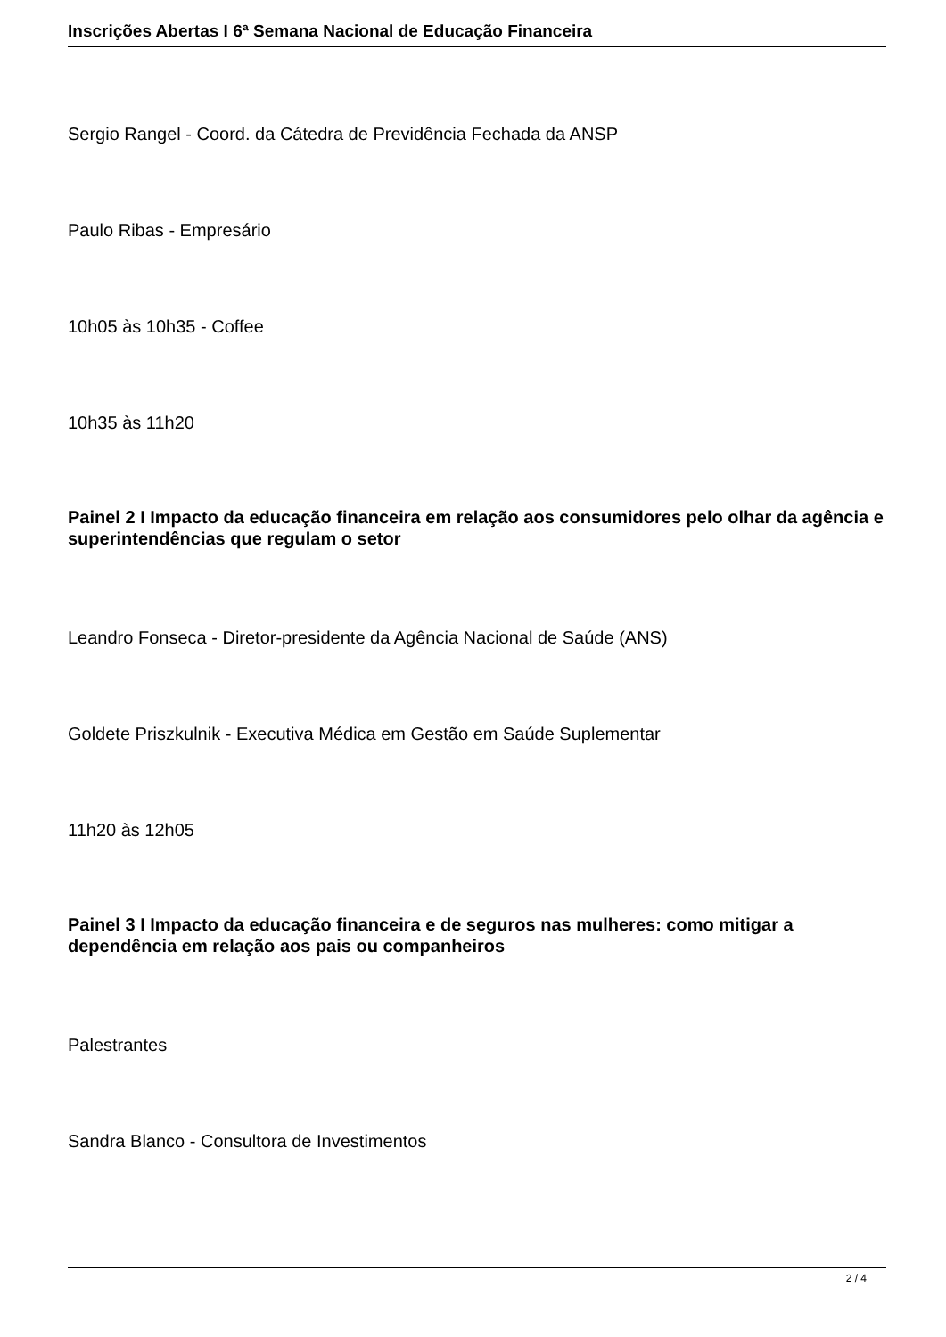Inscrições Abertas I 6ª Semana Nacional de Educação Financeira
Sergio Rangel - Coord. da Cátedra de Previdência Fechada da ANSP
Paulo Ribas - Empresário
10h05 às 10h35 - Coffee
10h35 às 11h20
Painel 2 I Impacto da educação financeira em relação aos consumidores pelo olhar da agência e superintendências que regulam o setor
Leandro Fonseca - Diretor-presidente da Agência Nacional de Saúde (ANS)
Goldete Priszkulnik - Executiva Médica em Gestão em Saúde Suplementar
11h20 às 12h05
Painel 3 I Impacto da educação financeira e de seguros nas mulheres: como mitigar a dependência em relação aos pais ou companheiros
Palestrantes
Sandra Blanco - Consultora de Investimentos
2 / 4